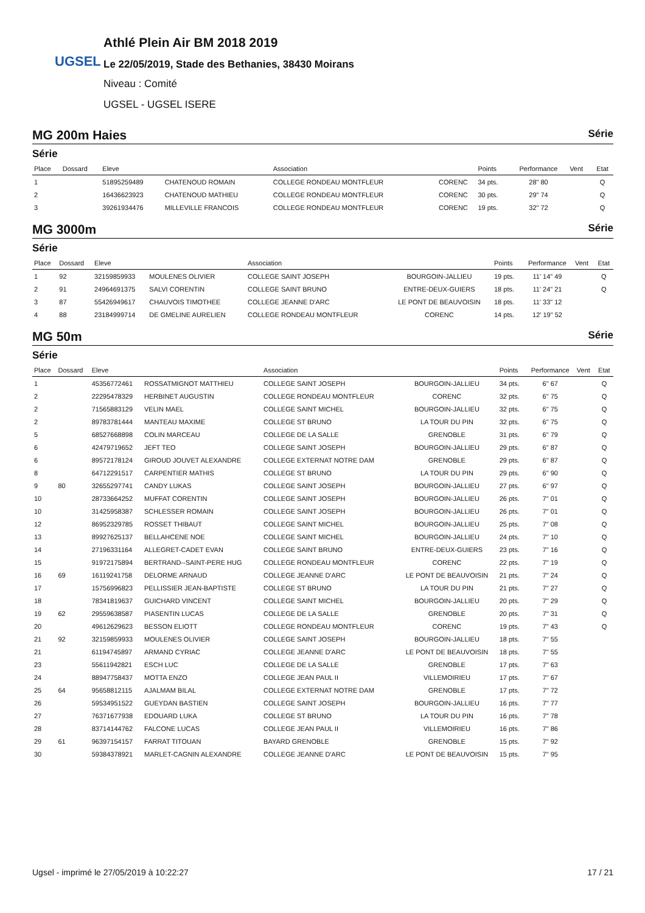UGSEL
Athlé Plein Air BM 2018 2019
Le 22/05/2019, Stade des Bethanies, 38430 Moirans
Niveau : Comité
UGSEL - UGSEL ISERE
MG 200m Haies Série
Série
| Place | Dossard | Eleve | | Association | | Points | Performance | Vent | Etat |
| --- | --- | --- | --- | --- | --- | --- | --- | --- | --- |
| 1 | | 51895259489 | CHATENOUD ROMAIN | COLLEGE RONDEAU MONTFLEUR | CORENC | 34 pts. | 28" 80 | | Q |
| 2 | | 16436623923 | CHATENOUD MATHIEU | COLLEGE RONDEAU MONTFLEUR | CORENC | 30 pts. | 29" 74 | | Q |
| 3 | | 39261934476 | MILLEVILLE FRANCOIS | COLLEGE RONDEAU MONTFLEUR | CORENC | 19 pts. | 32" 72 | | Q |
MG 3000m Série
Série
| Place | Dossard | Eleve | | Association | | Points | Performance | Vent | Etat |
| --- | --- | --- | --- | --- | --- | --- | --- | --- | --- |
| 1 | 92 | 32159859933 | MOULENES OLIVIER | COLLEGE SAINT JOSEPH | BOURGOIN-JALLIEU | 19 pts. | 11' 14" 49 | | Q |
| 2 | 91 | 24964691375 | SALVI CORENTIN | COLLEGE SAINT BRUNO | ENTRE-DEUX-GUIERS | 18 pts. | 11' 24" 21 | | Q |
| 3 | 87 | 55426949617 | CHAUVOIS TIMOTHEE | COLLEGE JEANNE D'ARC | LE PONT DE BEAUVOISIN | 18 pts. | 11' 33" 12 | | |
| 4 | 88 | 23184999714 | DE GMELINE AURELIEN | COLLEGE RONDEAU MONTFLEUR | CORENC | 14 pts. | 12' 19" 52 | | |
MG 50m Série
Série
| Place | Dossard | Eleve | | Association | | Points | Performance | Vent | Etat |
| --- | --- | --- | --- | --- | --- | --- | --- | --- | --- |
| 1 | | 45356772461 | ROSSATMIGNOT MATTHIEU | COLLEGE SAINT JOSEPH | BOURGOIN-JALLIEU | 34 pts. | 6" 67 | | Q |
| 2 | | 22295478329 | HERBINET AUGUSTIN | COLLEGE RONDEAU MONTFLEUR | CORENC | 32 pts. | 6" 75 | | Q |
| 2 | | 71565883129 | VELIN MAEL | COLLEGE SAINT MICHEL | BOURGOIN-JALLIEU | 32 pts. | 6" 75 | | Q |
| 2 | | 89783781444 | MANTEAU MAXIME | COLLEGE ST BRUNO | LA TOUR DU PIN | 32 pts. | 6" 75 | | Q |
| 5 | | 68527668898 | COLIN MARCEAU | COLLEGE DE LA SALLE | GRENOBLE | 31 pts. | 6" 79 | | Q |
| 6 | | 42479719652 | JEFT TEO | COLLEGE SAINT JOSEPH | BOURGOIN-JALLIEU | 29 pts. | 6" 87 | | Q |
| 6 | | 89572178124 | GIROUD JOUVET ALEXANDRE | COLLEGE EXTERNAT NOTRE DAM | GRENOBLE | 29 pts. | 6" 87 | | Q |
| 8 | | 64712291517 | CARPENTIER MATHIS | COLLEGE ST BRUNO | LA TOUR DU PIN | 29 pts. | 6" 90 | | Q |
| 9 | 80 | 32655297741 | CANDY LUKAS | COLLEGE SAINT JOSEPH | BOURGOIN-JALLIEU | 27 pts. | 6" 97 | | Q |
| 10 | | 28733664252 | MUFFAT CORENTIN | COLLEGE SAINT JOSEPH | BOURGOIN-JALLIEU | 26 pts. | 7" 01 | | Q |
| 10 | | 31425958387 | SCHLESSER ROMAIN | COLLEGE SAINT JOSEPH | BOURGOIN-JALLIEU | 26 pts. | 7" 01 | | Q |
| 12 | | 86952329785 | ROSSET THIBAUT | COLLEGE SAINT MICHEL | BOURGOIN-JALLIEU | 25 pts. | 7" 08 | | Q |
| 13 | | 89927625137 | BELLAHCENE NOE | COLLEGE SAINT MICHEL | BOURGOIN-JALLIEU | 24 pts. | 7" 10 | | Q |
| 14 | | 27196331164 | ALLEGRET-CADET EVAN | COLLEGE SAINT BRUNO | ENTRE-DEUX-GUIERS | 23 pts. | 7" 16 | | Q |
| 15 | | 91972175894 | BERTRAND--SAINT-PERE HUG | COLLEGE RONDEAU MONTFLEUR | CORENC | 22 pts. | 7" 19 | | Q |
| 16 | 69 | 16119241758 | DELORME ARNAUD | COLLEGE JEANNE D'ARC | LE PONT DE BEAUVOISIN | 21 pts. | 7" 24 | | Q |
| 17 | | 15756996823 | PELLISSIER JEAN-BAPTISTE | COLLEGE ST BRUNO | LA TOUR DU PIN | 21 pts. | 7" 27 | | Q |
| 18 | | 78341819637 | GUICHARD VINCENT | COLLEGE SAINT MICHEL | BOURGOIN-JALLIEU | 20 pts. | 7" 29 | | Q |
| 19 | 62 | 29559638587 | PIASENTIN LUCAS | COLLEGE DE LA SALLE | GRENOBLE | 20 pts. | 7" 31 | | Q |
| 20 | | 49612629623 | BESSON ELIOTT | COLLEGE RONDEAU MONTFLEUR | CORENC | 19 pts. | 7" 43 | | Q |
| 21 | 92 | 32159859933 | MOULENES OLIVIER | COLLEGE SAINT JOSEPH | BOURGOIN-JALLIEU | 18 pts. | 7" 55 | | |
| 21 | | 61194745897 | ARMAND CYRIAC | COLLEGE JEANNE D'ARC | LE PONT DE BEAUVOISIN | 18 pts. | 7" 55 | | |
| 23 | | 55611942821 | ESCH LUC | COLLEGE DE LA SALLE | GRENOBLE | 17 pts. | 7" 63 | | |
| 24 | | 88947758437 | MOTTA ENZO | COLLEGE JEAN PAUL II | VILLEMOIRIEU | 17 pts. | 7" 67 | | |
| 25 | 64 | 95658812115 | AJALMAM BILAL | COLLEGE EXTERNAT NOTRE DAM | GRENOBLE | 17 pts. | 7" 72 | | |
| 26 | | 59534951522 | GUEYDAN BASTIEN | COLLEGE SAINT JOSEPH | BOURGOIN-JALLIEU | 16 pts. | 7" 77 | | |
| 27 | | 76371677938 | EDOUARD LUKA | COLLEGE ST BRUNO | LA TOUR DU PIN | 16 pts. | 7" 78 | | |
| 28 | | 83714144762 | FALCONE LUCAS | COLLEGE JEAN PAUL II | VILLEMOIRIEU | 16 pts. | 7" 86 | | |
| 29 | 61 | 96397154157 | FARRAT TITOUAN | BAYARD GRENOBLE | GRENOBLE | 15 pts. | 7" 92 | | |
| 30 | | 59384378921 | MARLET-CAGNIN ALEXANDRE | COLLEGE JEANNE D'ARC | LE PONT DE BEAUVOISIN | 15 pts. | 7" 95 | | |
Ugsel - imprimé le 27/05/2019 à 10:22:27 17 / 21